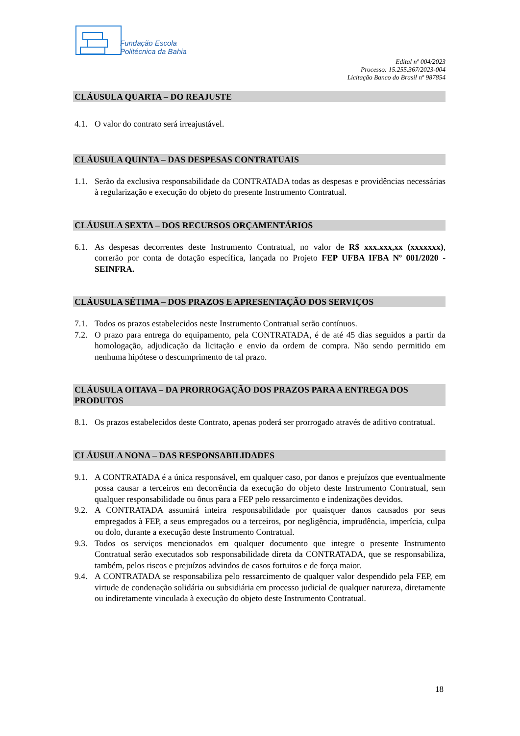Fundação Escola
Politécnica da Bahia
Edital nº 004/2023
Processo: 15.255.367/2023-004
Licitação Banco do Brasil nº 987854
CLÁUSULA QUARTA – DO REAJUSTE
4.1. O valor do contrato será irreajustável.
CLÁUSULA QUINTA – DAS DESPESAS CONTRATUAIS
1.1. Serão da exclusiva responsabilidade da CONTRATADA todas as despesas e providências necessárias à regularização e execução do objeto do presente Instrumento Contratual.
CLÁUSULA SEXTA – DOS RECURSOS ORÇAMENTÁRIOS
6.1. As despesas decorrentes deste Instrumento Contratual, no valor de R$ xxx.xxx,xx (xxxxxxx), correrão por conta de dotação específica, lançada no Projeto FEP UFBA IFBA Nº 001/2020 - SEINFRA.
CLÁUSULA SÉTIMA – DOS PRAZOS E APRESENTAÇÃO DOS SERVIÇOS
7.1. Todos os prazos estabelecidos neste Instrumento Contratual serão contínuos.
7.2. O prazo para entrega do equipamento, pela CONTRATADA, é de até 45 dias seguidos a partir da homologação, adjudicação da licitação e envio da ordem de compra. Não sendo permitido em nenhuma hipótese o descumprimento de tal prazo.
CLÁUSULA OITAVA – DA PRORROGAÇÃO DOS PRAZOS PARA A ENTREGA DOS PRODUTOS
8.1. Os prazos estabelecidos deste Contrato, apenas poderá ser prorrogado através de aditivo contratual.
CLÁUSULA NONA – DAS RESPONSABILIDADES
9.1. A CONTRATADA é a única responsável, em qualquer caso, por danos e prejuízos que eventualmente possa causar a terceiros em decorrência da execução do objeto deste Instrumento Contratual, sem qualquer responsabilidade ou ônus para a FEP pelo ressarcimento e indenizações devidos.
9.2. A CONTRATADA assumirá inteira responsabilidade por quaisquer danos causados por seus empregados à FEP, a seus empregados ou a terceiros, por negligência, imprudência, imperícia, culpa ou dolo, durante a execução deste Instrumento Contratual.
9.3. Todos os serviços mencionados em qualquer documento que integre o presente Instrumento Contratual serão executados sob responsabilidade direta da CONTRATADA, que se responsabiliza, também, pelos riscos e prejuízos advindos de casos fortuitos e de força maior.
9.4. A CONTRATADA se responsabiliza pelo ressarcimento de qualquer valor despendido pela FEP, em virtude de condenação solidária ou subsidiária em processo judicial de qualquer natureza, diretamente ou indiretamente vinculada à execução do objeto deste Instrumento Contratual.
18